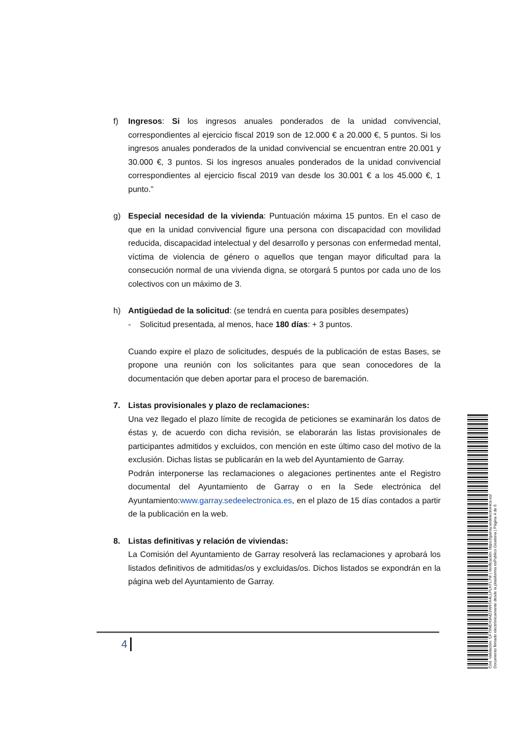f) Ingresos: Si los ingresos anuales ponderados de la unidad convivencial, correspondientes al ejercicio fiscal 2019 son de 12.000 € a 20.000 €, 5 puntos. Si los ingresos anuales ponderados de la unidad convivencial se encuentran entre 20.001 y 30.000 €, 3 puntos. Si los ingresos anuales ponderados de la unidad convivencial correspondientes al ejercicio fiscal 2019 van desde los 30.001 € a los 45.000 €, 1 punto.”
g) Especial necesidad de la vivienda: Puntuación máxima 15 puntos. En el caso de que en la unidad convivencial figure una persona con discapacidad con movilidad reducida, discapacidad intelectual y del desarrollo y personas con enfermedad mental, víctima de violencia de género o aquellos que tengan mayor dificultad para la consecución normal de una vivienda digna, se otorgará 5 puntos por cada uno de los colectivos con un máximo de 3.
h) Antigüedad de la solicitud: (se tendrá en cuenta para posibles desempates)
- Solicitud presentada, al menos, hace 180 días: + 3 puntos.
Cuando expire el plazo de solicitudes, después de la publicación de estas Bases, se propone una reunión con los solicitantes para que sean conocedores de la documentación que deben aportar para el proceso de baremación.
7. Listas provisionales y plazo de reclamaciones:
Una vez llegado el plazo límite de recogida de peticiones se examinarán los datos de éstas y, de acuerdo con dicha revisión, se elaborarán las listas provisionales de participantes admitidos y excluidos, con mención en este último caso del motivo de la exclusión. Dichas listas se publicarán en la web del Ayuntamiento de Garray.
Podrán interponerse las reclamaciones o alegaciones pertinentes ante el Registro documental del Ayuntamiento de Garray o en la Sede electrónica del Ayuntamiento:www.garray.sedeelectronica.es, en el plazo de 15 días contados a partir de la publicación en la web.
8. Listas definitivas y relación de viviendas:
La Comisión del Ayuntamiento de Garray resolverá las reclamaciones y aprobará los listados definitivos de admitidas/os y excluidas/os. Dichos listados se expondrán en la página web del Ayuntamiento de Garray.
4
Cód. Validación: CF79MDX9MZ3W9TA4LLPLHTL7M | Verificación: https://garray.sedelectronica.es/
Documento firmado electrónicamente desde la plataforma esPublico Gestiona | Página 4 de 6